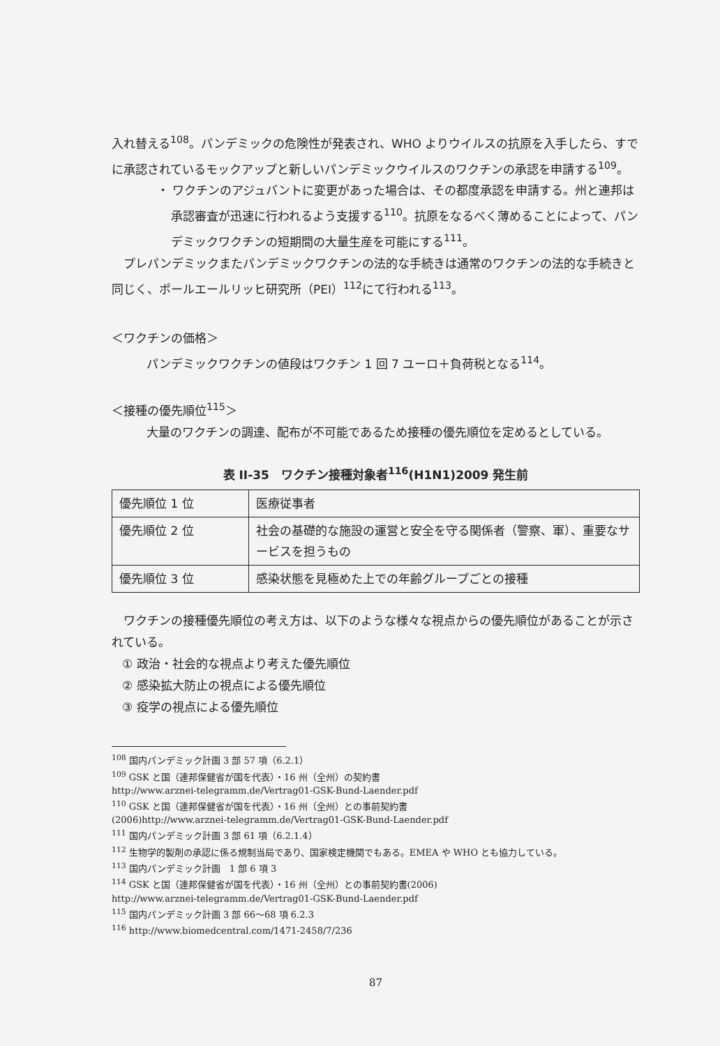入れ替える<sup>108</sup>。パンデミックの危険性が発表され、WHO よりウイルスの抗原を入手したら、すでに承認されているモックアップと新しいパンデミックウイルスのワクチンの承認を申請する<sup>109</sup>。
・ ワクチンのアジュバントに変更があった場合は、その都度承認を申請する。州と連邦は承認審査が迅速に行われるよう支援する<sup>110</sup>。抗原をなるべく薄めることによって、パンデミックワクチンの短期間の大量生産を可能にする<sup>111</sup>。
プレパンデミックまたパンデミックワクチンの法的な手続きは通常のワクチンの法的な手続きと同じく、ポールエールリッヒ研究所（PEI）<sup>112</sup>にて行われる<sup>113</sup>。
＜ワクチンの価格＞
パンデミックワクチンの値段はワクチン 1 回 7 ユーロ＋負荷税となる<sup>114</sup>。
＜接種の優先順位<sup>115</sup>＞
大量のワクチンの調達、配布が不可能であるため接種の優先順位を定めるとしている。
表 II-35　ワクチン接種対象者<sup>116</sup>(H1N1)2009 発生前
| 優先順位 1 位 | 医療従事者 |
| 優先順位 2 位 | 社会の基礎的な施設の運営と安全を守る関係者（警察、軍）、重要なサービスを担うもの |
| 優先順位 3 位 | 感染状態を見極めた上での年齢グループごとの接種 |
ワクチンの接種優先順位の考え方は、以下のような様々な視点からの優先順位があることが示されている。
① 政治・社会的な視点より考えた優先順位
② 感染拡大防止の視点による優先順位
③ 疫学の視点による優先順位
<sup>108</sup> 国内パンデミック計画 3 部 57 項（6.2.1）
<sup>109</sup> GSK と国（連邦保健省が国を代表）・16 州（全州）の契約書
http://www.arznei-telegramm.de/Vertrag01-GSK-Bund-Laender.pdf
<sup>110</sup> GSK と国（連邦保健省が国を代表）・16 州（全州）との事前契約書
(2006)http://www.arznei-telegramm.de/Vertrag01-GSK-Bund-Laender.pdf
<sup>111</sup> 国内パンデミック計画 3 部 61 項（6.2.1.4）
<sup>112</sup> 生物学的製剤の承認に係る規制当局であり、国家検定機関でもある。EMEA や WHO とも協力している。
<sup>113</sup> 国内パンデミック計画　1 部 6 項 3
<sup>114</sup> GSK と国（連邦保健省が国を代表）・16 州（全州）との事前契約書(2006)
http://www.arznei-telegramm.de/Vertrag01-GSK-Bund-Laender.pdf
<sup>115</sup> 国内パンデミック計画 3 部 66～68 項 6.2.3
<sup>116</sup> http://www.biomedcentral.com/1471-2458/7/236
87